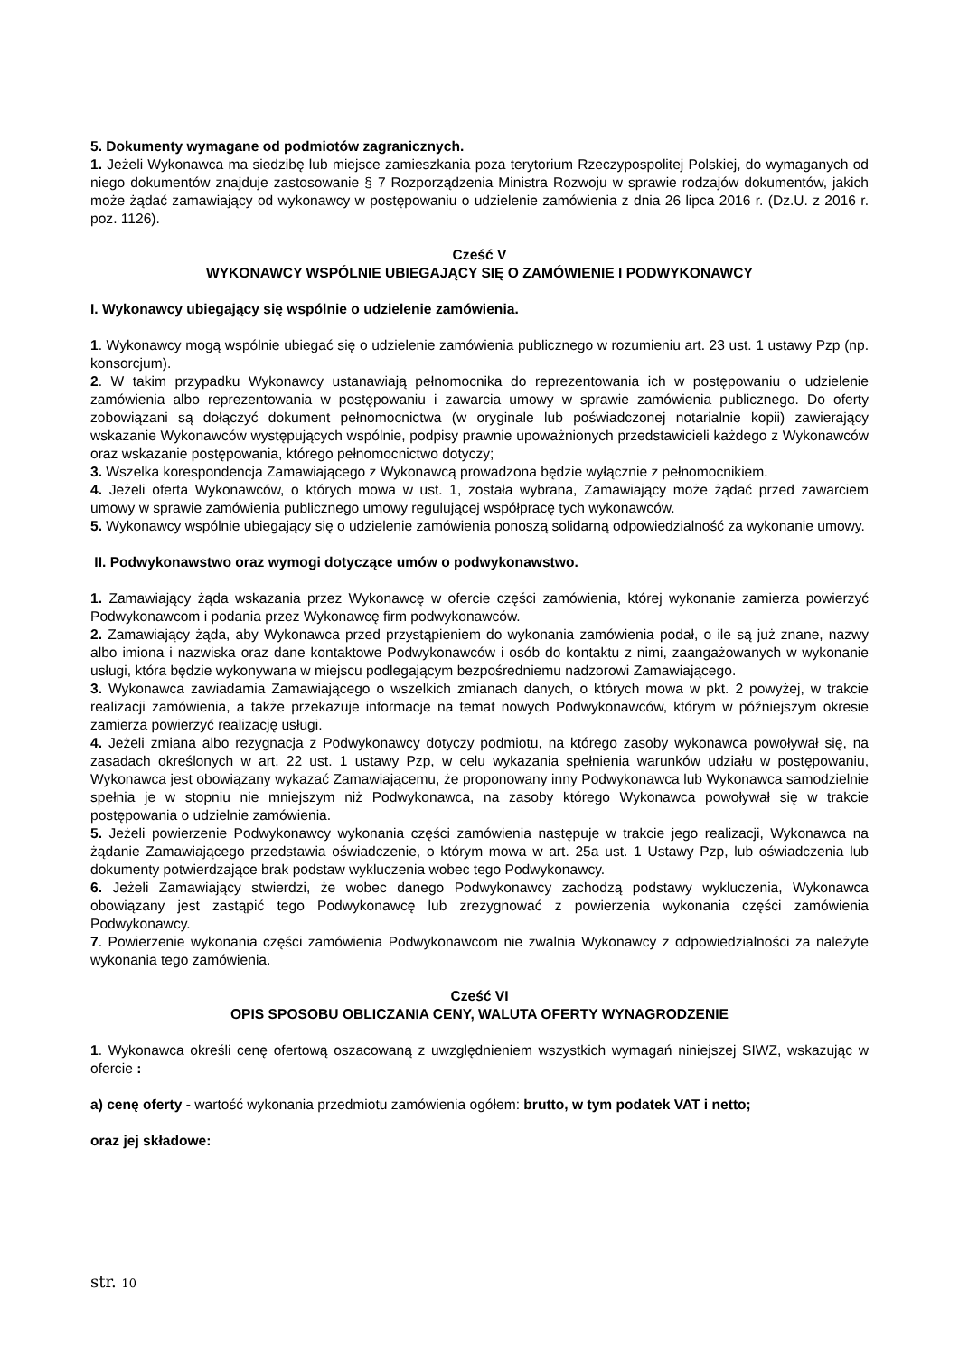5. Dokumenty wymagane od podmiotów zagranicznych.
1. Jeżeli Wykonawca ma siedzibę lub miejsce zamieszkania poza terytorium Rzeczypospolitej Polskiej, do wymaganych od niego dokumentów znajduje zastosowanie § 7 Rozporządzenia Ministra Rozwoju w sprawie rodzajów dokumentów, jakich może żądać zamawiający od wykonawcy w postępowaniu o udzielenie zamówienia z dnia 26 lipca 2016 r. (Dz.U. z 2016 r. poz. 1126).
Cześć V
WYKONAWCY WSPÓLNIE UBIEGAJĄCY SIĘ O ZAMÓWIENIE I PODWYKONAWCY
I. Wykonawcy ubiegający się wspólnie o udzielenie zamówienia.
1. Wykonawcy mogą wspólnie ubiegać się o udzielenie zamówienia publicznego w rozumieniu art. 23 ust. 1 ustawy Pzp (np. konsorcjum).
2. W takim przypadku Wykonawcy ustanawiają pełnomocnika do reprezentowania ich w postępowaniu o udzielenie zamówienia albo reprezentowania w postępowaniu i zawarcia umowy w sprawie zamówienia publicznego. Do oferty zobowiązani są dołączyć dokument pełnomocnictwa (w oryginale lub poświadczonej notarialnie kopii) zawierający wskazanie Wykonawców występujących wspólnie, podpisy prawnie upoważnionych przedstawicieli każdego z Wykonawców oraz wskazanie postępowania, którego pełnomocnictwo dotyczy;
3. Wszelka korespondencja Zamawiającego z Wykonawcą prowadzona będzie wyłącznie z pełnomocnikiem.
4. Jeżeli oferta Wykonawców, o których mowa w ust. 1, została wybrana, Zamawiający może żądać przed zawarciem umowy w sprawie zamówienia publicznego umowy regulującej współpracę tych wykonawców.
5. Wykonawcy wspólnie ubiegający się o udzielenie zamówienia ponoszą solidarną odpowiedzialność za wykonanie umowy.
II. Podwykonawstwo oraz wymogi dotyczące umów o podwykonawstwo.
1. Zamawiający żąda wskazania przez Wykonawcę w ofercie części zamówienia, której wykonanie zamierza powierzyć Podwykonawcom i podania przez Wykonawcę firm podwykonawców.
2. Zamawiający żąda, aby Wykonawca przed przystąpieniem do wykonania zamówienia podał, o ile są już znane, nazwy albo imiona i nazwiska oraz dane kontaktowe Podwykonawców i osób do kontaktu z nimi, zaangażowanych w wykonanie usługi, która będzie wykonywana w miejscu podlegającym bezpośredniemu nadzorowi Zamawiającego.
3. Wykonawca zawiadamia Zamawiającego o wszelkich zmianach danych, o których mowa w pkt. 2 powyżej, w trakcie realizacji zamówienia, a także przekazuje informacje na temat nowych Podwykonawców, którym w późniejszym okresie zamierza powierzyć realizację usługi.
4. Jeżeli zmiana albo rezygnacja z Podwykonawcy dotyczy podmiotu, na którego zasoby wykonawca powoływał się, na zasadach określonych w art. 22 ust. 1 ustawy Pzp, w celu wykazania spełnienia warunków udziału w postępowaniu, Wykonawca jest obowiązany wykazać Zamawiającemu, że proponowany inny Podwykonawca lub Wykonawca samodzielnie spełnia je w stopniu nie mniejszym niż Podwykonawca, na zasoby którego Wykonawca powoływał się w trakcie postępowania o udzielnie zamówienia.
5. Jeżeli powierzenie Podwykonawcy wykonania części zamówienia następuje w trakcie jego realizacji, Wykonawca na żądanie Zamawiającego przedstawia oświadczenie, o którym mowa w art. 25a ust. 1 Ustawy Pzp, lub oświadczenia lub dokumenty potwierdzające brak podstaw wykluczenia wobec tego Podwykonawcy.
6. Jeżeli Zamawiający stwierdzi, że wobec danego Podwykonawcy zachodzą podstawy wykluczenia, Wykonawca obowiązany jest zastąpić tego Podwykonawcę lub zrezygnować z powierzenia wykonania części zamówienia Podwykonawcy.
7. Powierzenie wykonania części zamówienia Podwykonawcom nie zwalnia Wykonawcy z odpowiedzialności za należyte wykonania tego zamówienia.
Cześć VI
OPIS SPOSOBU OBLICZANIA CENY, WALUTA OFERTY WYNAGRODZENIE
1. Wykonawca określi cenę ofertową oszacowaną z uwzględnieniem wszystkich wymagań niniejszej SIWZ, wskazując w ofercie :
a) cenę oferty - wartość wykonania przedmiotu zamówienia ogółem: brutto, w tym podatek VAT i netto;
oraz jej składowe:
str. 10